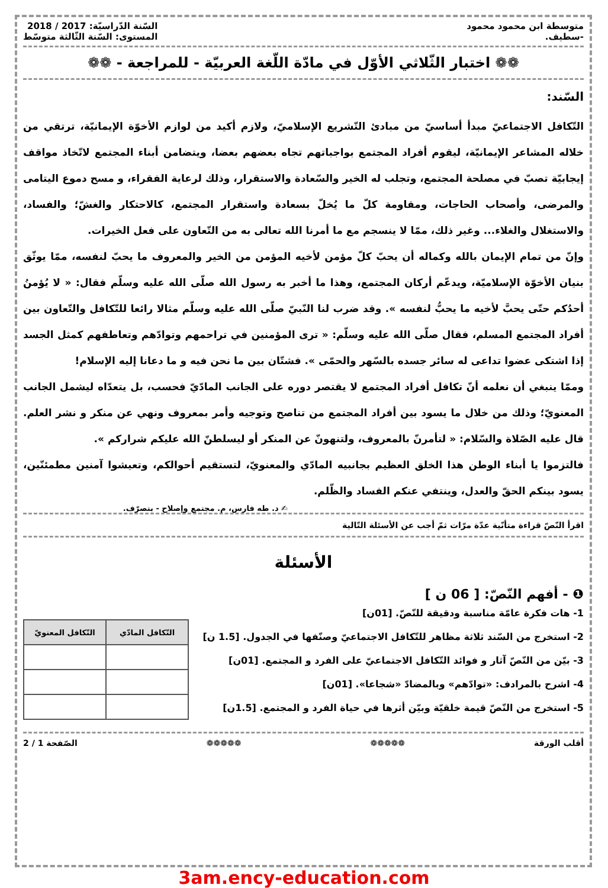متوسطة ابن محمود محمود
-سطيف.
السّنة الدّراسيّة: 2017 / 2018
المستوى: السّنة الثّالثة متوسّط
❁❁ اختبار الثّلاثي الأوّل في مادّة اللّغة العربيّة - للمراجعة - ❁❁
السّند:
التّكافل الاجتماعيّ مبدأ أساسيّ من مبادئ التّشريع الإسلاميّ، ولازم أكيد من لوازم الأخوّة الإيمانيّة، ترتقي من خلاله المشاعر الإيمانيّة، ليقوم أفراد المجتمع بواجباتهم تجاه بعضهم بعضا، ويتضامن أبناء المجتمع لاتّخاذ مواقف إيجابيّة تصبّ في مصلحة المجتمع، وتجلب له الخير والسّعادة والاستقرار، وذلك لرعاية الفقراء، و مسح دموع اليتامى والمرضى، وأصحاب الحاجات، ومقاومة كلّ ما يُخلّ بسعادة واستقرار المجتمع، كالاحتكار والغشّ؛ والفساد، والاستغلال والغلاء... وغير ذلك، ممّا لا ينسجم مع ما أمرنا الله تعالى به من التّعاون على فعل الخيرات.
وإنّ من تمام الإيمان بالله وكماله أن يحبّ كلّ مؤمن لأخيه المؤمن من الخير والمعروف ما يحبّ لنفسه، ممّا يوثّق بنيان الأخوّة الإسلاميّة، ويدعّم أركان المجتمع، وهذا ما أخبر به رسول الله صلّى الله عليه وسلّم فقال: « لا يُؤمنُ أحدُكم حتّى يحبَّ لأخيه ما يحبُّ لنفسه ». وقد ضرب لنا النّبيّ صلّى الله عليه وسلّم مثالا رائعا للتّكافل والتّعاون بين أفراد المجتمع المسلم، فقال صلّى الله عليه وسلّم: « ترى المؤمنين في تراحمهم وتوادّهم وتعاطفهم كمثل الجسد إذا اشتكى عضوا تداعى له سائر جسده بالسّهر والحمّى ». فشتّان بين ما نحن فيه و ما دعانا إليه الإسلام!
وممّا ينبغي أن نعلمه أنّ تكافل أفراد المجتمع لا يقتصر دوره على الجانب المادّيّ فحسب، بل يتعدّاه ليشمل الجانب المعنويّ؛ وذلك من خلال ما يسود بين أفراد المجتمع من تناصح وتوجيه وأمر بمعروف ونهي عن منكر و نشر العلم. قال عليه الصّلاة والسّلام: « لتأمرنّ بالمعروف، ولتنهونّ عن المنكر أو ليسلطنّ الله عليكم شراركم ».
فالتزموا يا أبناء الوطن هذا الخلق العظيم بجانبيه المادّي والمعنويّ، لتستقيم أحوالكم، وتعيشوا آمنين مطمئنّين، يسود بينكم الحقّ والعدل، وينتفي عنكم الفساد والظّلم.
✍ د. طه فارس، م. مجتمع وإصلاح - بتصرّف.
اقرأ النّصّ قراءة متأنّية عدّة مرّات ثمّ أجب عن الأسئلة التّالية
الأسئلة
❶ - أفهم النّصّ: [ 06 ن ]
1- هات فكرة عامّة مناسبة ودقيقة للنّصّ. [01ن]
2- استخرج من السّند ثلاثة مظاهر للتّكافل الاجتماعيّ وصنّفها في الجدول. [1.5 ن]
3- بيّن من النّصّ آثار و فوائد التّكافل الاجتماعيّ على الفرد و المجتمع. [01ن]
4- اشرح بالمرادف: «توادّهم» وبالمضادّ «شجاعا». [01ن]
5- استخرج من النّصّ قيمة خلقيّة وبيّن أثرها في حياة الفرد و المجتمع. [1.5ن]
| التّكافل المادّي | التّكافل المعنويّ |
| --- | --- |
أقلب الورقة ❁❁❁❁❁ ❁❁❁❁❁ الصّفحة 1 / 2
3am.ency-education.com